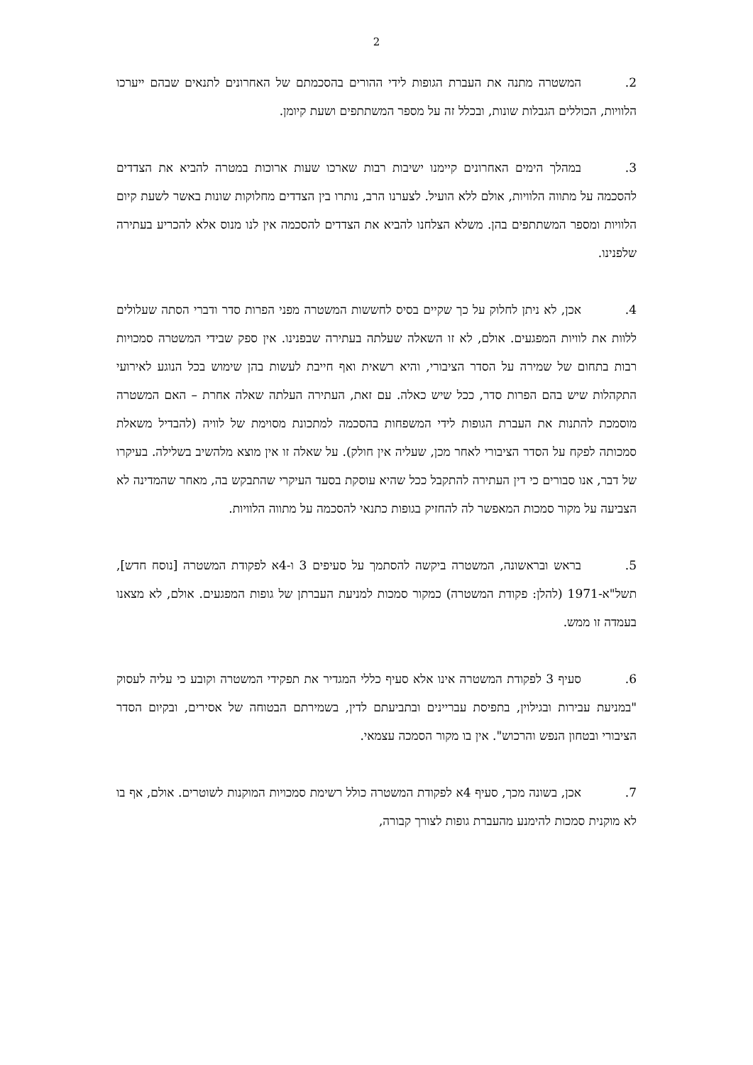2
2. המשטרה מתנה את העברת הגופות לידי ההורים בהסכמתם של האחרונים לתנאים שבהם ייערכו הלוויות, הכוללים הגבלות שונות, ובכלל זה על מספר המשתתפים ושעת קיומן.
3. במהלך הימים האחרונים קיימנו ישיבות רבות שארכו שעות ארוכות במטרה להביא את הצדדים להסכמה על מתווה הלוויות, אולם ללא הועיל. לצערנו הרב, נותרו בין הצדדים מחלוקות שונות באשר לשעת קיום הלוויות ומספר המשתתפים בהן. משלא הצלחנו להביא את הצדדים להסכמה אין לנו מנוס אלא להכריע בעתירה שלפנינו.
4. אכן, לא ניתן לחלוק על כך שקיים בסיס לחששות המשטרה מפני הפרות סדר ודברי הסתה שעלולים ללוות את לוויות המפגעים. אולם, לא זו השאלה שעלתה בעתירה שבפנינו. אין ספק שבידי המשטרה סמכויות רבות בתחום של שמירה על הסדר הציבורי, והיא רשאית ואף חייבת לעשות בהן שימוש בכל הנוגע לאירועי התקהלות שיש בהם הפרות סדר, ככל שיש כאלה. עם זאת, העתירה העלתה שאלה אחרת – האם המשטרה מוסמכת להתנות את העברת הגופות לידי המשפחות בהסכמה למתכונת מסוימת של לוויה (להבדיל משאלת סמכותה לפקח על הסדר הציבורי לאחר מכן, שעליה אין חולק). על שאלה זו אין מוצא מלהשיב בשלילה. בעיקרו של דבר, אנו סבורים כי דין העתירה להתקבל ככל שהיא עוסקת בסעד העיקרי שהתבקש בה, מאחר שהמדינה לא הצביעה על מקור סמכות המאפשר לה להחזיק בגופות כתנאי להסכמה על מתווה הלוויות.
5. בראש ובראשונה, המשטרה ביקשה להסתמך על סעיפים 3 ו-4א לפקודת המשטרה [נוסח חדש], תשל"א-1971 (להלן: פקודת המשטרה) כמקור סמכות למניעת העברתן של גופות המפגעים. אולם, לא מצאנו בעמדה זו ממש.
6. סעיף 3 לפקודת המשטרה אינו אלא סעיף כללי המגדיר את תפקידי המשטרה וקובע כי עליה לעסוק "במניעת עבירות ובגילוין, בתפיסת עבריינים ובתביעתם לדין, בשמירתם הבטוחה של אסירים, ובקיום הסדר הציבורי ובטחון הנפש והרכוש". אין בו מקור הסמכה עצמאי.
7. אכן, בשונה מכך, סעיף 4א לפקודת המשטרה כולל רשימת סמכויות המוקנות לשוטרים. אולם, אף בו לא מוקנית סמכות להימנע מהעברת גופות לצורך קבורה,